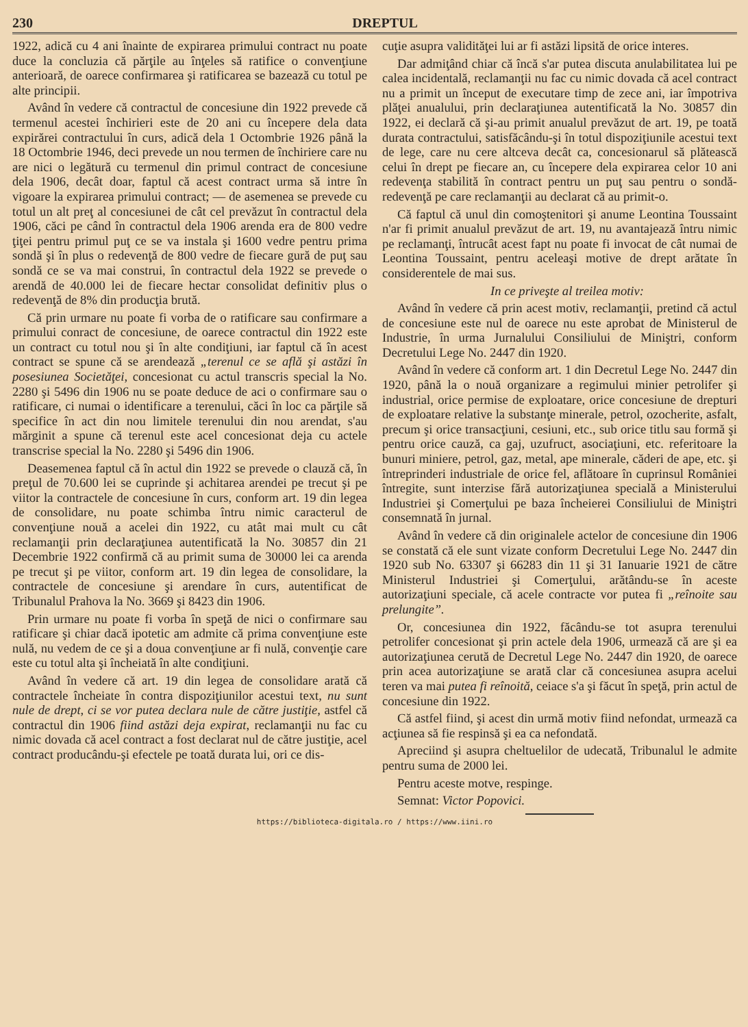230 DREPTUL
1922, adică cu 4 ani înainte de expirarea primului contract nu poate duce la concluzia că părţile au înţeles să ratifice o convenţiune anterioară, de oarece confirmarea şi ratificarea se bazează cu totul pe alte principii.
Având în vedere că contractul de concesiune din 1922 prevede că termenul acestei închirieri este de 20 ani cu începere dela data expirărei contractului în curs, adică dela 1 Octombrie 1926 până la 18 Octombrie 1946, deci prevede un nou termen de închiriere care nu are nici o legătură cu termenul din primul contract de concesiune dela 1906, decât doar, faptul că acest contract urma să intre în vigoare la expirarea primului contract; — de asemenea se prevede cu totul un alt preţ al concesiunei de cât cel prevăzut în contractul dela 1906, căci pe când în contractul dela 1906 arenda era de 800 vedre ţiţei pentru primul puţ ce se va instala şi 1600 vedre pentru prima sondă şi în plus o redevenţă de 800 vedre de fiecare gură de puţ sau sondă ce se va mai construi, în contractul dela 1922 se prevede o arendă de 40.000 lei de fiecare hectar consolidat definitiv plus o redevenţă de 8% din producţia brută.
Că prin urmare nu poate fi vorba de o ratificare sau confirmare a primului conract de concesiune, de oarece contractul din 1922 este un contract cu totul nou şi în alte condiţiuni, iar faptul că în acest contract se spune că se arendează „terenul ce se află şi astăzi în posesiunea Societăţei, concesionat cu actul transcris special la No. 2280 şi 5496 din 1906 nu se poate deduce de aci o confirmare sau o ratificare, ci numai o identificare a terenului, căci în loc ca părţile să specifice în act din nou limitele terenului din nou arendat, s'au mărginit a spune că terenul este acel concesionat deja cu actele transcrise special la No. 2280 şi 5496 din 1906.
Deasemenea faptul că în actul din 1922 se prevede o clauză că, în preţul de 70.600 lei se cuprinde şi achitarea arendei pe trecut şi pe viitor la contractele de concesiune în curs, conform art. 19 din legea de consolidare, nu poate schimba întru nimic caracterul de convenţiune nouă a acelei din 1922, cu atât mai mult cu cât reclamanţii prin declaraţiunea autentificată la No. 30857 din 21 Decembrie 1922 confirmă că au primit suma de 30000 lei ca arenda pe trecut şi pe viitor, conform art. 19 din legea de consolidare, la contractele de concesiune şi arendare în curs, autentificat de Tribunalul Prahova la No. 3669 şi 8423 din 1906.
Prin urmare nu poate fi vorba în speţă de nici o confirmare sau ratificare şi chiar dacă ipotetic am admite că prima convenţiune este nulă, nu vedem de ce şi a doua convenţiune ar fi nulă, convenţie care este cu totul alta şi încheiată în alte condiţiuni.
Având în vedere că art. 19 din legea de consolidare arată că contractele încheiate în contra dispoziţiunilor acestui text, nu sunt nule de drept, ci se vor putea declara nule de către justiţie, astfel că contractul din 1906 fiind astăzi deja expirat, reclamanţii nu fac cu nimic dovada că acel contract a fost declarat nul de către justiţie, acel contract producându-şi efectele pe toată durata lui, ori ce dis-
cuţie asupra validităţei lui ar fi astăzi lipsită de orice interes.
Dar admiţând chiar că încă s'ar putea discuta anulabilitatea lui pe calea incidentală, reclamanţii nu fac cu nimic dovada că acel contract nu a primit un început de executare timp de zece ani, iar împotriva plăţei anualului, prin declaraţiunea autentificată la No. 30857 din 1922, ei declară că şi-au primit anualul prevăzut de art. 19, pe toată durata contractului, satisfăcându-şi în totul dispoziţiunile acestui text de lege, care nu cere altceva decât ca, concesionarul să plătească celui în drept pe fiecare an, cu începere dela expirarea celor 10 ani redevenţa stabilită în contract pentru un puţ sau pentru o sondă-redevenţă pe care reclamanţii au declarat că au primit-o.
Că faptul că unul din comoştenitori şi anume Leontina Toussaint n'ar fi primit anualul prevăzut de art. 19, nu avantajează întru nimic pe reclamanţi, întrucât acest fapt nu poate fi invocat de cât numai de Leontina Toussaint, pentru aceleaşi motive de drept arătate în considerentele de mai sus.
In ce priveşte al treilea motiv:
Având în vedere că prin acest motiv, reclamanţii, pretind că actul de concesiune este nul de oarece nu este aprobat de Ministerul de Industrie, în urma Jurnalului Consiliului de Miniştri, conform Decretului Lege No. 2447 din 1920.
Având în vedere că conform art. 1 din Decretul Lege No. 2447 din 1920, până la o nouă organizare a regimului minier petrolifer şi industrial, orice permise de exploatare, orice concesiune de drepturi de exploatare relative la substanţe minerale, petrol, ozocherite, asfalt, precum şi orice transacţiuni, cesiuni, etc., sub orice titlu sau formă şi pentru orice cauză, ca gaj, uzufruct, asociaţiuni, etc. referitoare la bunuri miniere, petrol, gaz, metal, ape minerale, căderi de ape, etc. şi întreprinderi industriale de orice fel, aflătoare în cuprinsul României întregite, sunt interzise fără autorizaţiunea specială a Ministerului Industriei şi Comerţului pe baza încheierei Consiliului de Miniştri consemnată în jurnal.
Având în vedere că din originalele actelor de concesiune din 1906 se constată că ele sunt vizate conform Decretului Lege No. 2447 din 1920 sub No. 63307 şi 66283 din 11 şi 31 Ianuarie 1921 de către Ministerul Industriei şi Comerţului, arătându-se în aceste autorizaţiuni speciale, că acele contracte vor putea fi „reînoite sau prelungite”.
Or, concesiunea din 1922, făcându-se tot asupra terenului petrolifer concesionat şi prin actele dela 1906, urmează că are şi ea autorizaţiunea cerută de Decretul Lege No. 2447 din 1920, de oarece prin acea autorizaţiune se arată clar că concesiunea asupra acelui teren va mai putea fi reînoită, ceiace s'a şi făcut în speţă, prin actul de concesiune din 1922.
Că astfel fiind, şi acest din urmă motiv fiind nefondat, urmează ca acţiunea să fie respinsă şi ea ca nefondată.
Apreciind şi asupra cheltuelilor de udecată, Tribunalul le admite pentru suma de 2000 lei.
Pentru aceste motve, respinge.
Semnat: Victor Popovici.
https://biblioteca-digitala.ro / https://www.iini.ro